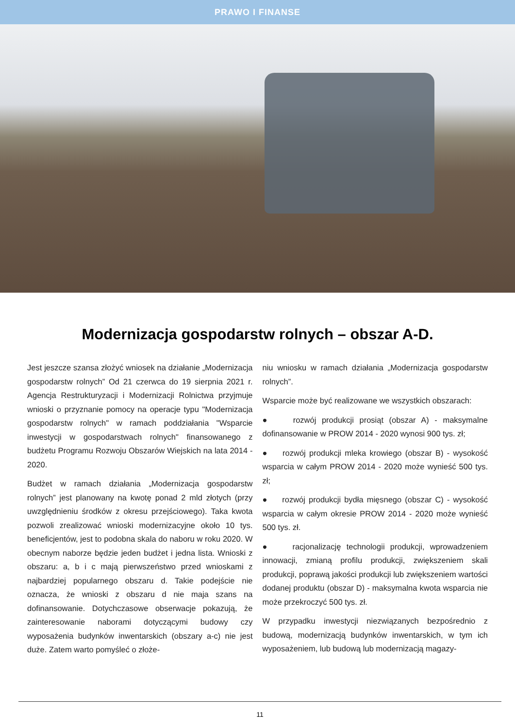PRAWO I FINANSE
Modernizacja gospodarstw rolnych – obszar A-D.
Jest jeszcze szansa złożyć wniosek na działanie „Modernizacja gospodarstw rolnych” Od 21 czerwca do 19 sierpnia 2021 r. Agencja Restrukturyzacji i Modernizacji Rolnictwa przyjmuje wnioski o przyznanie pomocy na operacje typu "Modernizacja gospodarstw rolnych" w ramach poddziałania "Wsparcie inwestycji w gospodarstwach rolnych" finansowanego z budżetu Programu Rozwoju Obszarów Wiejskich na lata 2014 - 2020.
Budżet w ramach działania „Modernizacja gospodarstw rolnych” jest planowany na kwotę ponad 2 mld złotych (przy uwzględnieniu środków z okresu przejściowego). Taka kwota pozwoli zrealizować wnioski modernizacyjne około 10 tys. beneficjentów, jest to podobna skala do naboru w roku 2020. W obecnym naborze będzie jeden budżet i jedna lista. Wnioski z obszaru: a, b i c mają pierwszeństwo przed wnioskami z najbardziej popularnego obszaru d. Takie podejście nie oznacza, że wnioski z obszaru d nie maja szans na dofinansowanie. Dotychczasowe obserwacje pokazują, że zainteresowanie naborami dotyczącymi budowy czy wyposażenia budynków inwentarskich (obszary a-c) nie jest duże. Zatem warto pomyśleć o złoże-
niu wniosku w ramach działania „Modernizacja gospodarstw rolnych”.
Wsparcie może być realizowane we wszystkich obszarach:
● rozwój produkcji prosiąt (obszar A) - maksymalne dofinansowanie w PROW 2014 - 2020 wynosi 900 tys. zł;
● rozwój produkcji mleka krowiego (obszar B) - wysokość wsparcia w całym PROW 2014 - 2020 może wynieść 500 tys. zł;
● rozwój produkcji bydła mięsnego (obszar C) - wysokość wsparcia w całym okresie PROW 2014 - 2020 może wynieść 500 tys. zł.
● racjonalizację technologii produkcji, wprowadzeniem innowacji, zmianą profilu produkcji, zwiększeniem skali produkcji, poprawą jakości produkcji lub zwiększeniem wartości dodanej produktu (obszar D) - maksymalna kwota wsparcia nie może przekroczyć 500 tys. zł.
W przypadku inwestycji niezwiązanych bezpośrednio z budową, modernizacją budynków inwentarskich, w tym ich wyposażeniem, lub budową lub modernizacją magazy-
11